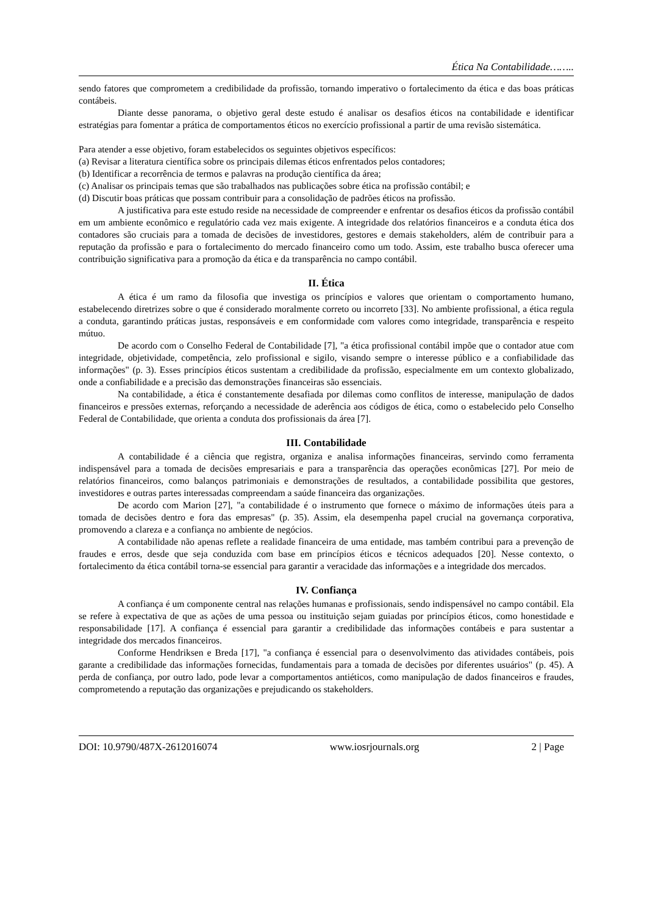Ética Na Contabilidade……..
sendo fatores que comprometem a credibilidade da profissão, tornando imperativo o fortalecimento da ética e das boas práticas contábeis.
Diante desse panorama, o objetivo geral deste estudo é analisar os desafios éticos na contabilidade e identificar estratégias para fomentar a prática de comportamentos éticos no exercício profissional a partir de uma revisão sistemática.
Para atender a esse objetivo, foram estabelecidos os seguintes objetivos específicos:
(a) Revisar a literatura científica sobre os principais dilemas éticos enfrentados pelos contadores;
(b) Identificar a recorrência de termos e palavras na produção científica da área;
(c) Analisar os principais temas que são trabalhados nas publicações sobre ética na profissão contábil; e
(d) Discutir boas práticas que possam contribuir para a consolidação de padrões éticos na profissão.
A justificativa para este estudo reside na necessidade de compreender e enfrentar os desafios éticos da profissão contábil em um ambiente econômico e regulatório cada vez mais exigente. A integridade dos relatórios financeiros e a conduta ética dos contadores são cruciais para a tomada de decisões de investidores, gestores e demais stakeholders, além de contribuir para a reputação da profissão e para o fortalecimento do mercado financeiro como um todo. Assim, este trabalho busca oferecer uma contribuição significativa para a promoção da ética e da transparência no campo contábil.
II. Ética
A ética é um ramo da filosofia que investiga os princípios e valores que orientam o comportamento humano, estabelecendo diretrizes sobre o que é considerado moralmente correto ou incorreto [33]. No ambiente profissional, a ética regula a conduta, garantindo práticas justas, responsáveis e em conformidade com valores como integridade, transparência e respeito mútuo.
De acordo com o Conselho Federal de Contabilidade [7], "a ética profissional contábil impõe que o contador atue com integridade, objetividade, competência, zelo profissional e sigilo, visando sempre o interesse público e a confiabilidade das informações" (p. 3). Esses princípios éticos sustentam a credibilidade da profissão, especialmente em um contexto globalizado, onde a confiabilidade e a precisão das demonstrações financeiras são essenciais.
Na contabilidade, a ética é constantemente desafiada por dilemas como conflitos de interesse, manipulação de dados financeiros e pressões externas, reforçando a necessidade de aderência aos códigos de ética, como o estabelecido pelo Conselho Federal de Contabilidade, que orienta a conduta dos profissionais da área [7].
III. Contabilidade
A contabilidade é a ciência que registra, organiza e analisa informações financeiras, servindo como ferramenta indispensável para a tomada de decisões empresariais e para a transparência das operações econômicas [27]. Por meio de relatórios financeiros, como balanços patrimoniais e demonstrações de resultados, a contabilidade possibilita que gestores, investidores e outras partes interessadas compreendam a saúde financeira das organizações.
De acordo com Marion [27], "a contabilidade é o instrumento que fornece o máximo de informações úteis para a tomada de decisões dentro e fora das empresas" (p. 35). Assim, ela desempenha papel crucial na governança corporativa, promovendo a clareza e a confiança no ambiente de negócios.
A contabilidade não apenas reflete a realidade financeira de uma entidade, mas também contribui para a prevenção de fraudes e erros, desde que seja conduzida com base em princípios éticos e técnicos adequados [20]. Nesse contexto, o fortalecimento da ética contábil torna-se essencial para garantir a veracidade das informações e a integridade dos mercados.
IV. Confiança
A confiança é um componente central nas relações humanas e profissionais, sendo indispensável no campo contábil. Ela se refere à expectativa de que as ações de uma pessoa ou instituição sejam guiadas por princípios éticos, como honestidade e responsabilidade [17]. A confiança é essencial para garantir a credibilidade das informações contábeis e para sustentar a integridade dos mercados financeiros.
Conforme Hendriksen e Breda [17], "a confiança é essencial para o desenvolvimento das atividades contábeis, pois garante a credibilidade das informações fornecidas, fundamentais para a tomada de decisões por diferentes usuários" (p. 45). A perda de confiança, por outro lado, pode levar a comportamentos antiéticos, como manipulação de dados financeiros e fraudes, comprometendo a reputação das organizações e prejudicando os stakeholders.
DOI: 10.9790/487X-2612016074 www.iosrjournals.org 2 | Page